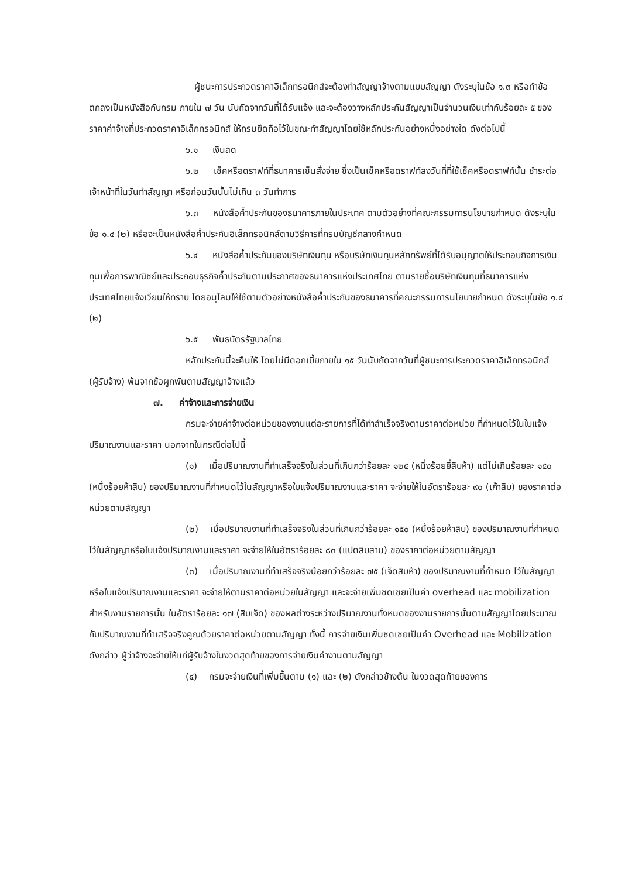ผู้ชนะการประกวดราคาอิเล็กทรอนิกส์จะต้องทำสัญญาจ้างตามแบบสัญญา ดังระบุในข้อ ๑.๓ หรือทำข้อตกลงเป็นหนังสือกับกรม ภายใน ๗ วัน นับถัดจากวันที่ได้รับแจ้ง และจะต้องวางหลักประกันสัญญาเป็นจำนวนเงินเท่ากับร้อยละ ๕ ของราคาค่าจ้างที่ประกวดราคาอิเล็กทรอนิกส์ ให้กรมยึดถือไว้ในขณะทำสัญญาโดยใช้หลักประกันอย่างหนึ่งอย่างใด ดังต่อไปนี้
๖.๑ เงินสด
๖.๒ เช็คหรือดราฟท์ที่ธนาคารเซ็นสั่งจ่าย ซึ่งเป็นเช็คหรือดราฟท์ลงวันที่ที่ใช้เช็คหรือดราฟท์นั้น ชำระต่อเจ้าหน้าที่ในวันทำสัญญา หรือก่อนวันนั้นไม่เกิน ๓ วันทำการ
๖.๓ หนังสือค้ำประกันของธนาคารภายในประเทศ ตามตัวอย่างที่คณะกรรมการนโยบายกำหนด ดังระบุในข้อ ๑.๔ (๒) หรือจะเป็นหนังสือค้ำประกันอิเล็กทรอนิกส์ตามวิธีการที่กรมบัญชีกลางกำหนด
๖.๔ หนังสือค้ำประกันของบริษัทเงินทุน หรือบริษัทเงินทุนหลักทรัพย์ที่ได้รับอนุญาตให้ประกอบกิจการเงินทุนเพื่อการพาณิชย์และประกอบธุรกิจค้ำประกันตามประกาศของธนาคารแห่งประเทศไทย ตามรายชื่อบริษัทเงินทุนที่ธนาคารแห่งประเทศไทยแจ้งเวียนให้ทราบ โดยอนุโลมให้ใช้ตามตัวอย่างหนังสือค้ำประกันของธนาคารที่คณะกรรมการนโยบายกำหนด ดังระบุในข้อ ๑.๔ (๒)
๖.๕ พันธบัตรรัฐบาลไทย
หลักประกันนี้จะคืนให้ โดยไม่มีดอกเบี้ยภายใน ๑๕ วันนับถัดจากวันที่ผู้ชนะการประกวดราคาอิเล็กทรอนิกส์ (ผู้รับจ้าง) พ้นจากข้อผูกพันตามสัญญาจ้างแล้ว
๗. ค่าจ้างและการจ่ายเงิน
กรมจะจ่ายค่าจ้างต่อหน่วยของงานแต่ละรายการที่ได้ทำสำเร็จจริงตามราคาต่อหน่วย ที่กำหนดไว้ในใบแจ้งปริมาณงานและราคา นอกจากในกรณีต่อไปนี้
(๑) เมื่อปริมาณงานที่ทำเสร็จจริงในส่วนที่เกินกว่าร้อยละ ๑๒๕ (หนึ่งร้อยยี่สิบห้า) แต่ไม่เกินร้อยละ ๑๕๐ (หนึ่งร้อยห้าสิบ) ของปริมาณงานที่กำหนดไว้ในสัญญาหรือใบแจ้งปริมาณงานและราคา จะจ่ายให้ในอัตราร้อยละ ๙๐ (เก้าสิบ) ของราคาต่อหน่วยตามสัญญา
(๒) เมื่อปริมาณงานที่ทำเสร็จจริงในส่วนที่เกินกว่าร้อยละ ๑๕๐ (หนึ่งร้อยห้าสิบ) ของปริมาณงานที่กำหนดไว้ในสัญญาหรือใบแจ้งปริมาณงานและราคา จะจ่ายให้ในอัตราร้อยละ ๘๓ (แปดสิบสาม) ของราคาต่อหน่วยตามสัญญา
(๓) เมื่อปริมาณงานที่ทำเสร็จจริงน้อยกว่าร้อยละ ๗๕ (เจ็ดสิบห้า) ของปริมาณงานที่กำหนด ไว้ในสัญญาหรือใบแจ้งปริมาณงานและราคา จะจ่ายให้ตามราคาต่อหน่วยในสัญญา และจะจ่ายเพิ่มชดเชยเป็นค่า overhead และ mobilization สำหรับงานรายการนั้น ในอัตราร้อยละ ๑๗ (สิบเจ็ด) ของผลต่างระหว่างปริมาณงานทั้งหมดของงานรายการนั้นตามสัญญาโดยประมาณ กับปริมาณงานที่ทำเสร็จจริงคูณด้วยราคาต่อหน่วยตามสัญญา ทั้งนี้ การจ่ายเงินเพิ่มชดเชยเป็นค่า Overhead และ Mobilization ดังกล่าว ผู้ว่าจ้างจะจ่ายให้แก่ผู้รับจ้างในงวดสุดท้ายของการจ่ายเงินค่างานตามสัญญา
(๔) กรมจะจ่ายเงินที่เพิ่มขึ้นตาม (๑) และ (๒) ดังกล่าวข้างต้น ในงวดสุดท้ายของการ